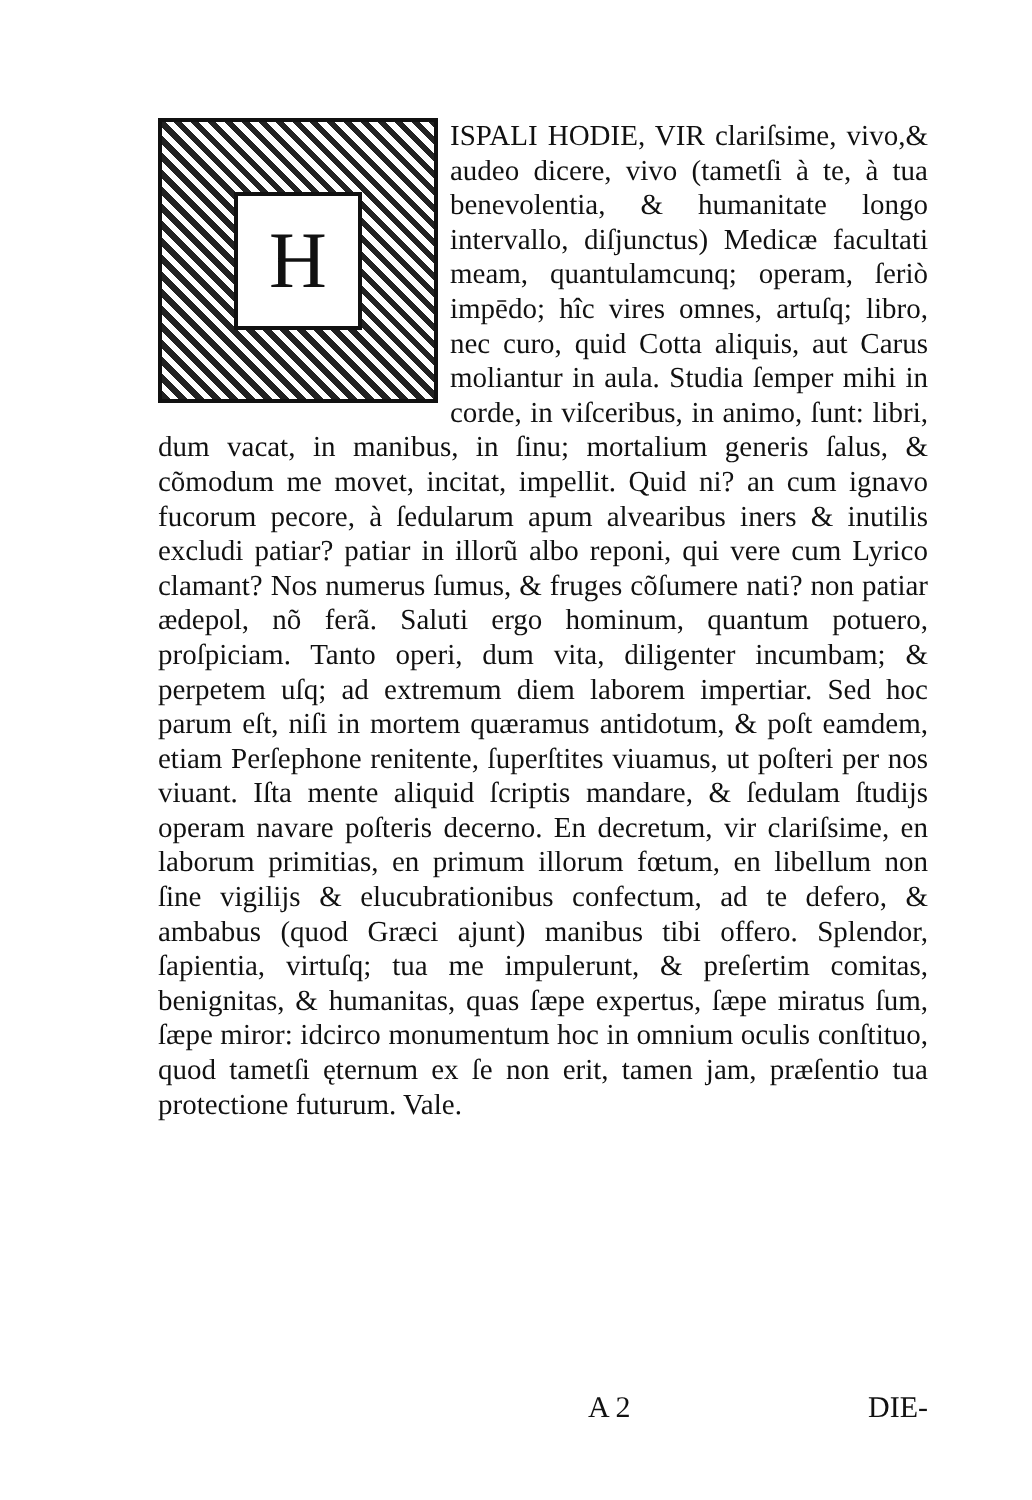H
ISPALI HODIE, VIR clariſsime, vivo,& audeo dicere, vivo (tametſi à te, à tua benevolentia, & humanitate longo intervallo, diſjunctus) Medicæ facultati meam, quantulamcunq; operam, ſeriò impēdo; hîc vires omnes, artuſq; libro, nec curo, quid Cotta aliquis, aut Carus moliantur in aula. Studia ſemper mihi in corde, in viſceribus, in animo, ſunt: libri, dum vacat, in manibus, in ſinu; mortalium generis ſalus, & cõmodum me movet, incitat, impellit. Quid ni? an cum ignavo fucorum pecore, à ſedularum apum alvearibus iners & inutilis excludi patiar? patiar in illorũ albo reponi, qui vere cum Lyrico clamant? Nos numerus ſumus, & fruges cõſumere nati? non patiar ædepol, nõ ferã. Saluti ergo hominum, quantum potuero, proſpiciam. Tanto operi, dum vita, diligenter incumbam; & perpetem uſq; ad extremum diem laborem impertiar. Sed hoc parum eſt, niſi in mortem quæramus antidotum, & poſt eamdem, etiam Perſephone renitente, ſuperſtites viuamus, ut poſteri per nos viuant. Iſta mente aliquid ſcriptis mandare, & ſedulam ſtudijs operam navare poſteris decerno. En decretum, vir clariſsime, en laborum primitias, en primum illorum fœtum, en libellum non ſine vigilijs & elucubrationibus confectum, ad te defero, & ambabus (quod Græci ajunt) manibus tibi offero. Splendor, ſapientia, virtuſq; tua me impulerunt, & preſertim comitas, benignitas, & humanitas, quas ſæpe expertus, ſæpe miratus ſum, ſæpe miror: idcirco monumentum hoc in omnium oculis conſtituo, quod tametſi ęternum ex ſe non erit, tamen jam, præſentio tua protectione futurum. Vale.
A 2 DIE-